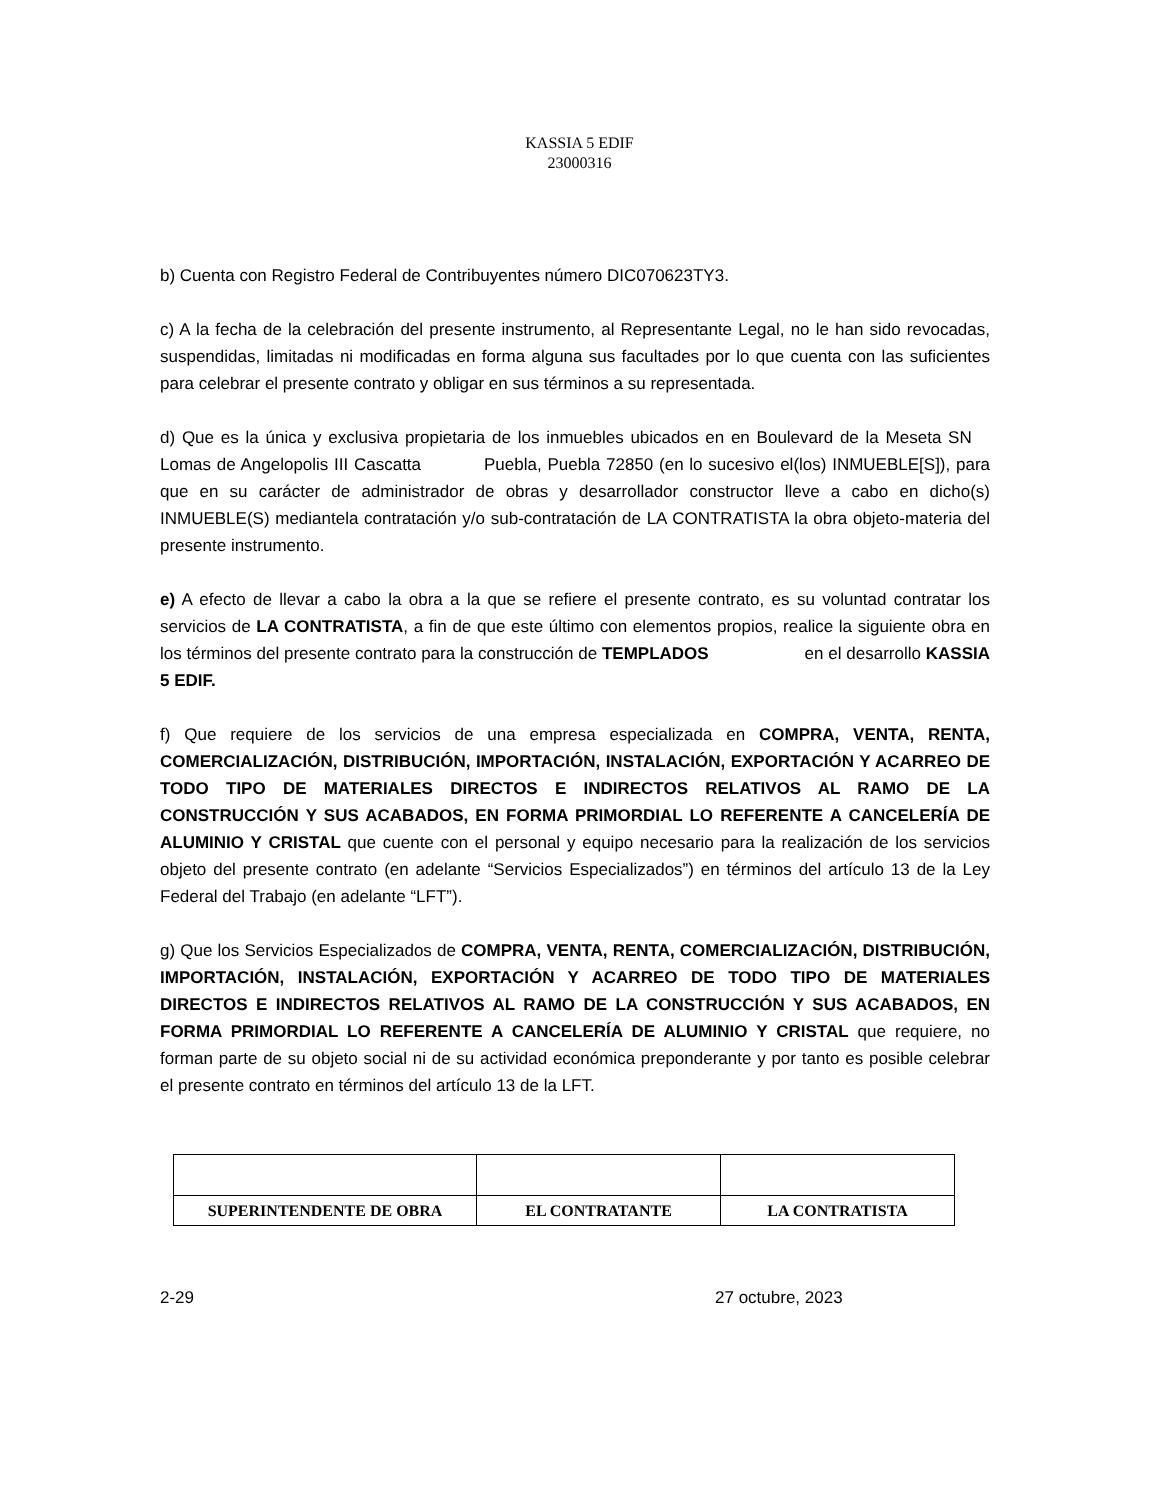KASSIA 5 EDIF
23000316
b) Cuenta con Registro Federal de Contribuyentes número DIC070623TY3.
c) A la fecha de la celebración del presente instrumento, al Representante Legal, no le han sido revocadas, suspendidas, limitadas ni modificadas en forma alguna sus facultades por lo que cuenta con las suficientes para celebrar el presente contrato y obligar en sus términos a su representada.
d) Que es la única y exclusiva propietaria de los inmuebles ubicados en en Boulevard de la Meseta SN Lomas de Angelopolis III Cascatta Puebla, Puebla 72850 (en lo sucesivo el(los) INMUEBLE[S]), para que en su carácter de administrador de obras y desarrollador constructor lleve a cabo en dicho(s) INMUEBLE(S) mediantela contratación y/o sub-contratación de LA CONTRATISTA la obra objeto-materia del presente instrumento.
e) A efecto de llevar a cabo la obra a la que se refiere el presente contrato, es su voluntad contratar los servicios de LA CONTRATISTA, a fin de que este último con elementos propios, realice la siguiente obra en los términos del presente contrato para la construcción de TEMPLADOS en el desarrollo KASSIA 5 EDIF.
f) Que requiere de los servicios de una empresa especializada en COMPRA, VENTA, RENTA, COMERCIALIZACIÓN, DISTRIBUCIÓN, IMPORTACIÓN, INSTALACIÓN, EXPORTACIÓN Y ACARREO DE TODO TIPO DE MATERIALES DIRECTOS E INDIRECTOS RELATIVOS AL RAMO DE LA CONSTRUCCIÓN Y SUS ACABADOS, EN FORMA PRIMORDIAL LO REFERENTE A CANCELERÍA DE ALUMINIO Y CRISTAL que cuente con el personal y equipo necesario para la realización de los servicios objeto del presente contrato (en adelante “Servicios Especializados”) en términos del artículo 13 de la Ley Federal del Trabajo (en adelante “LFT”).
g) Que los Servicios Especializados de COMPRA, VENTA, RENTA, COMERCIALIZACIÓN, DISTRIBUCIÓN, IMPORTACIÓN, INSTALACIÓN, EXPORTACIÓN Y ACARREO DE TODO TIPO DE MATERIALES DIRECTOS E INDIRECTOS RELATIVOS AL RAMO DE LA CONSTRUCCIÓN Y SUS ACABADOS, EN FORMA PRIMORDIAL LO REFERENTE A CANCELERÍA DE ALUMINIO Y CRISTAL que requiere, no forman parte de su objeto social ni de su actividad económica preponderante y por tanto es posible celebrar el presente contrato en términos del artículo 13 de la LFT.
| SUPERINTENDENTE DE OBRA | EL CONTRATANTE | LA CONTRATISTA |
2-29 27 octubre, 2023